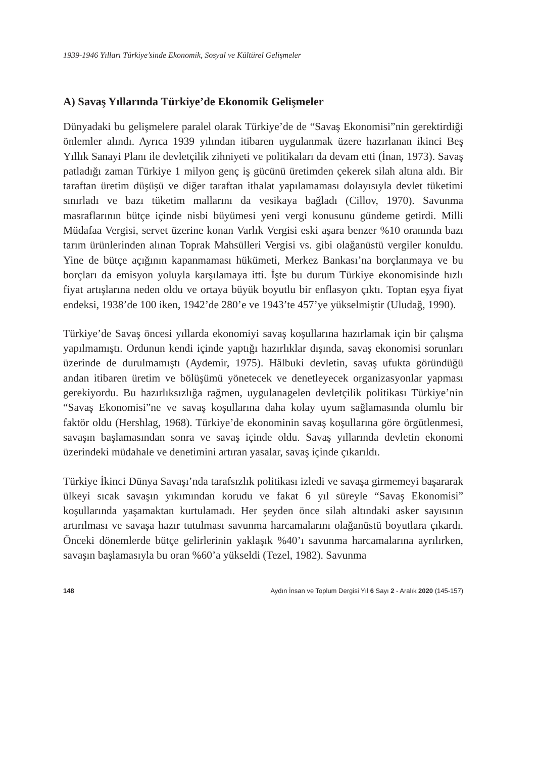1939-1946 Yılları Türkiye’sinde Ekonomik, Sosyal ve Kültürel Gelişmeler
A) Savaş Yıllarında Türkiye’de Ekonomik Gelişmeler
Dünyadaki bu gelişmelere paralel olarak Türkiye’de de “Savaş Ekonomisi”nin gerektirdiği önlemler alındı. Ayrıca 1939 yılından itibaren uygulanmak üzere hazırlanan ikinci Beş Yıllık Sanayi Planı ile devletçilik zihniyeti ve politikaları da devam etti (İnan, 1973). Savaş patladığı zaman Türkiye 1 milyon genç iş gücünü üretimden çekerek silah altına aldı. Bir taraftan üretim düşüşü ve diğer taraftan ithalat yapılamaması dolayısıyla devlet tüketimi sınırladı ve bazı tüketim mallarını da vesikaya bağladı (Cillov, 1970). Savunma masraflarının bütçe içinde nisbi büyümesi yeni vergi konusunu gündeme getirdi. Milli Müdafaa Vergisi, servet üzerine konan Varlık Vergisi eski aşara benzer %10 oranında bazı tarım ürünlerinden alınan Toprak Mahsülleri Vergisi vs. gibi olağanüstü vergiler konuldu. Yine de bütçe açığının kapanmaması hükümeti, Merkez Bankası’na borçlanmaya ve bu borçları da emisyon yoluyla karşılamaya itti. İşte bu durum Türkiye ekonomisinde hızlı fiyat artışlarına neden oldu ve ortaya büyük boyutlu bir enflasyon çıktı. Toptan eşya fiyat endeksi, 1938’de 100 iken, 1942’de 280’e ve 1943’te 457’ye yükselmiştir (Uludağ, 1990).
Türkiye’de Savaş öncesi yıllarda ekonomiyi savaş koşullarına hazırlamak için bir çalışma yapılmamıştı. Ordunun kendi içinde yaptığı hazırlıklar dışında, savaş ekonomisi sorunları üzerinde de durulmamıştı (Aydemir, 1975). Hâlbuki devletin, savaş ufukta göründüğü andan itibaren üretim ve bölüşümü yönetecek ve denetleyecek organizasyonlar yapması gerekiyordu. Bu hazırlıksızlığa rağmen, uygulanagelen devletçilik politikası Türkiye’nin “Savaş Ekonomisi”ne ve savaş koşullarına daha kolay uyum sağlamasında olumlu bir faktör oldu (Hershlag, 1968). Türkiye’de ekonominin savaş koşullarına göre örgütlenmesi, savaşın başlamasından sonra ve savaş içinde oldu. Savaş yıllarında devletin ekonomi üzerindeki müdahale ve denetimini artıran yasalar, savaş içinde çıkarıldı.
Türkiye İkinci Dünya Savaşı’nda tarafsızlık politikası izledi ve savaşa girmemeyi başararak ülkeyi sıcak savaşın yıkımından korudu ve fakat 6 yıl süreyle “Savaş Ekonomisi” koşullarında yaşamaktan kurtulamadı. Her şeyden önce silah altındaki asker sayısının artırılması ve savaşa hazır tutulması savunma harcamalarını olağanüstü boyutlara çıkardı. Önceki dönemlerde bütçe gelirlerinin yaklaşık %40’ı savunma harcamalarına ayrılırken, savaşın başlamasıyla bu oran %60’a yükseldi (Tezel, 1982). Savunma
148 Aydın İnsan ve Toplum Dergisi Yıl 6 Sayı 2 - Aralık 2020 (145-157)